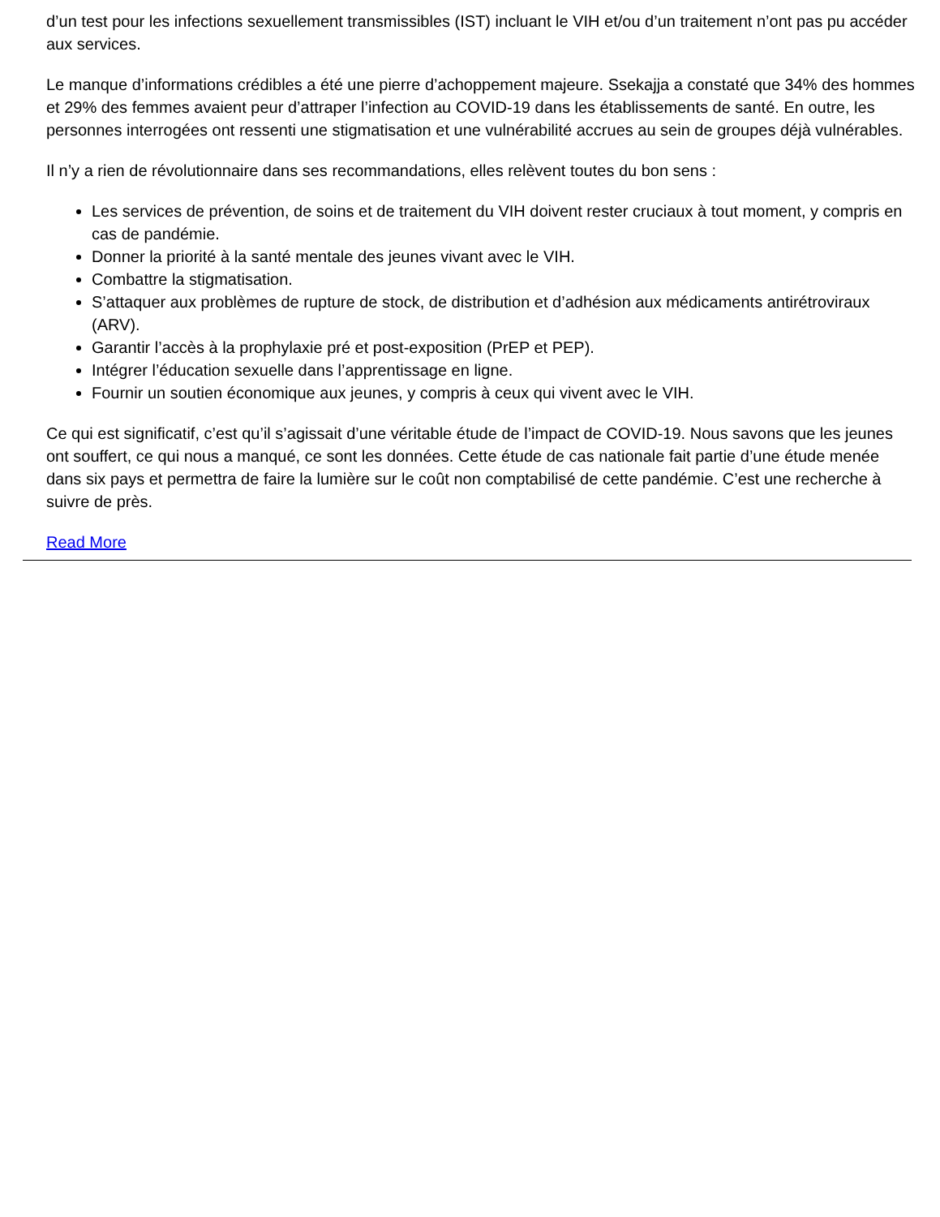d’un test pour les infections sexuellement transmissibles (IST) incluant le VIH et/ou d’un traitement n’ont pas pu accéder aux services.
Le manque d’informations crédibles a été une pierre d’achoppement majeure. Ssekajja a constaté que 34% des hommes et 29% des femmes avaient peur d’attraper l’infection au COVID-19 dans les établissements de santé. En outre, les personnes interrogées ont ressenti une stigmatisation et une vulnérabilité accrues au sein de groupes déjà vulnérables.
Il n’y a rien de révolutionnaire dans ses recommandations, elles relèvent toutes du bon sens :
Les services de prévention, de soins et de traitement du VIH doivent rester cruciaux à tout moment, y compris en cas de pandémie.
Donner la priorité à la santé mentale des jeunes vivant avec le VIH.
Combattre la stigmatisation.
S’attaquer aux problèmes de rupture de stock, de distribution et d’adhésion aux médicaments antirétroviraux (ARV).
Garantir l’accès à la prophylaxie pré et post-exposition (PrEP et PEP).
Intégrer l’éducation sexuelle dans l’apprentissage en ligne.
Fournir un soutien économique aux jeunes, y compris à ceux qui vivent avec le VIH.
Ce qui est significatif, c’est qu’il s’agissait d’une véritable étude de l’impact de COVID-19. Nous savons que les jeunes ont souffert, ce qui nous a manqué, ce sont les données. Cette étude de cas nationale fait partie d’une étude menée dans six pays et permettra de faire la lumière sur le coût non comptabilisé de cette pandémie. C’est une recherche à suivre de près.
Read More